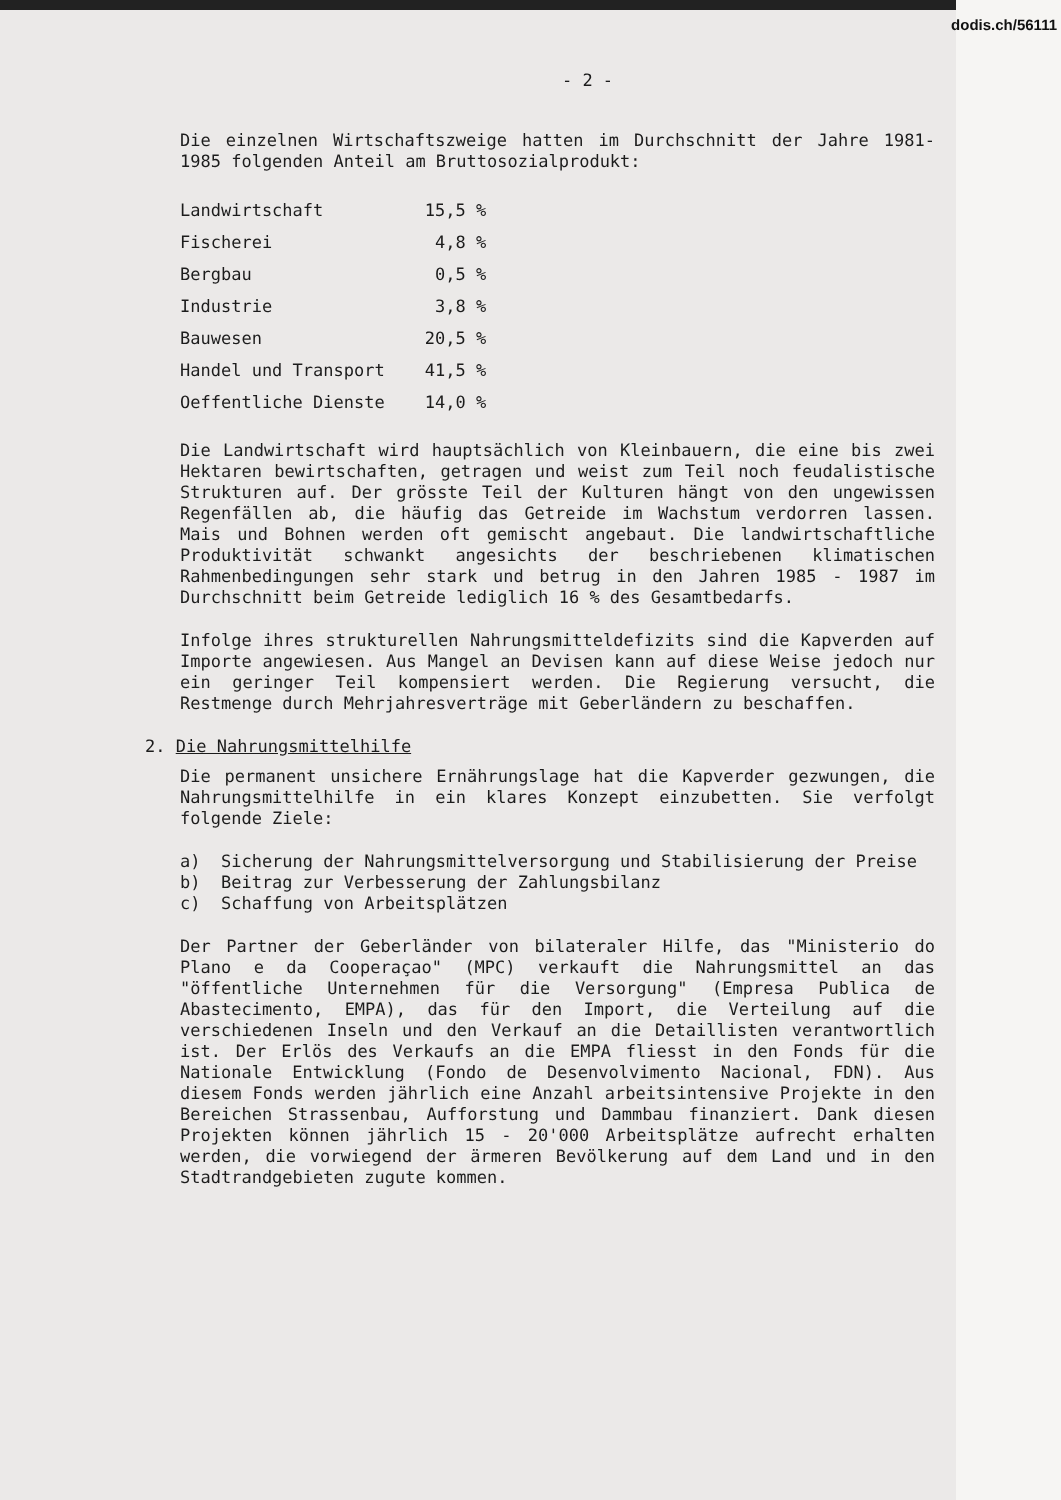dodis.ch/56111
- 2 -
Die einzelnen Wirtschaftszweige hatten im Durchschnitt der Jahre 1981-1985 folgenden Anteil am Bruttosozialprodukt:
| Landwirtschaft | 15,5 % |
| Fischerei | 4,8 % |
| Bergbau | 0,5 % |
| Industrie | 3,8 % |
| Bauwesen | 20,5 % |
| Handel und Transport | 41,5 % |
| Oeffentliche Dienste | 14,0 % |
Die Landwirtschaft wird hauptsächlich von Kleinbauern, die eine bis zwei Hektaren bewirtschaften, getragen und weist zum Teil noch feudalistische Strukturen auf. Der grösste Teil der Kulturen hängt von den ungewissen Regenfällen ab, die häufig das Getreide im Wachstum verdorren lassen. Mais und Bohnen werden oft gemischt angebaut. Die landwirtschaftliche Produktivität schwankt angesichts der beschriebenen klimatischen Rahmenbedingungen sehr stark und betrug in den Jahren 1985 - 1987 im Durchschnitt beim Getreide lediglich 16 % des Gesamtbedarfs.
Infolge ihres strukturellen Nahrungsmitteldefizits sind die Kapverden auf Importe angewiesen. Aus Mangel an Devisen kann auf diese Weise jedoch nur ein geringer Teil kompensiert werden. Die Regierung versucht, die Restmenge durch Mehrjahresverträge mit Geberländern zu beschaffen.
2. Die Nahrungsmittelhilfe
Die permanent unsichere Ernährungslage hat die Kapverder gezwungen, die Nahrungsmittelhilfe in ein klares Konzept einzubetten. Sie verfolgt folgende Ziele:
a) Sicherung der Nahrungsmittelversorgung und Stabilisierung der Preise
b) Beitrag zur Verbesserung der Zahlungsbilanz
c) Schaffung von Arbeitsplätzen
Der Partner der Geberländer von bilateraler Hilfe, das "Ministerio do Plano e da Cooperaçao" (MPC) verkauft die Nahrungsmittel an das "öffentliche Unternehmen für die Versorgung" (Empresa Publica de Abastecimento, EMPA), das für den Import, die Verteilung auf die verschiedenen Inseln und den Verkauf an die Detaillisten verantwortlich ist. Der Erlös des Verkaufs an die EMPA fliesst in den Fonds für die Nationale Entwicklung (Fondo de Desenvolvimento Nacional, FDN). Aus diesem Fonds werden jährlich eine Anzahl arbeitsintensive Projekte in den Bereichen Strassenbau, Aufforstung und Dammbau finanziert. Dank diesen Projekten können jährlich 15 - 20'000 Arbeitsplätze aufrecht erhalten werden, die vorwiegend der ärmeren Bevölkerung auf dem Land und in den Stadtrandgebieten zugute kommen.